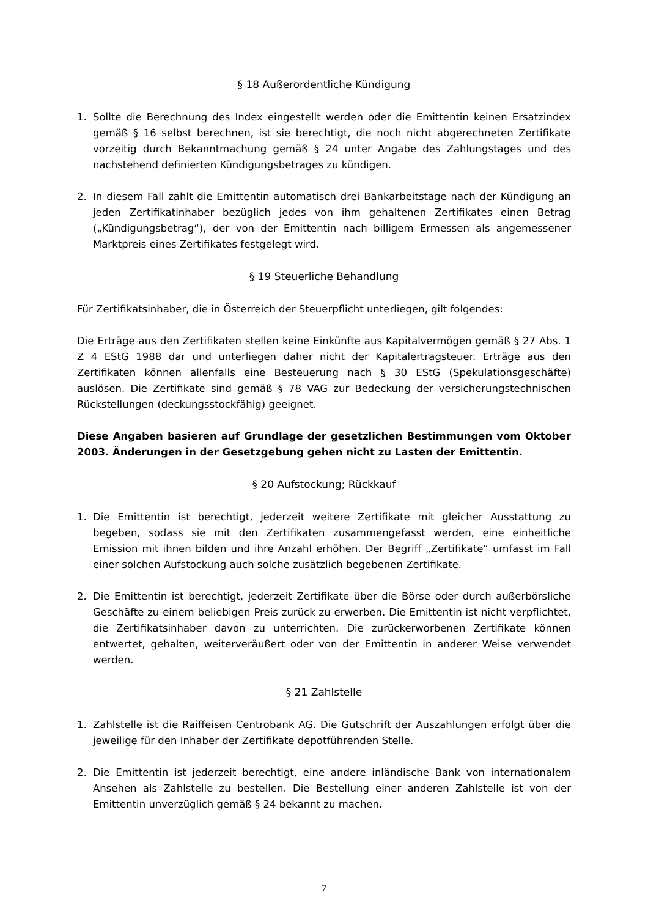§ 18 Außerordentliche Kündigung
1. Sollte die Berechnung des Index eingestellt werden oder die Emittentin keinen Ersatzindex gemäß § 16 selbst berechnen, ist sie berechtigt, die noch nicht abgerechneten Zertifikate vorzeitig durch Bekanntmachung gemäß § 24 unter Angabe des Zahlungstages und des nachstehend definierten Kündigungsbetrages zu kündigen.
2. In diesem Fall zahlt die Emittentin automatisch drei Bankarbeitstage nach der Kündigung an jeden Zertifikatinhaber bezüglich jedes von ihm gehaltenen Zertifikates einen Betrag („Kündigungsbetrag“), der von der Emittentin nach billigem Ermessen als angemessener Marktpreis eines Zertifikates festgelegt wird.
§ 19 Steuerliche Behandlung
Für Zertifikatsinhaber, die in Österreich der Steuerpflicht unterliegen, gilt folgendes:
Die Erträge aus den Zertifikaten stellen keine Einkünfte aus Kapitalvermögen gemäß § 27 Abs. 1 Z 4 EStG 1988 dar und unterliegen daher nicht der Kapitalertragsteuer. Erträge aus den Zertifikaten können allenfalls eine Besteuerung nach § 30 EStG (Spekulationsgeschäfte) auslösen. Die Zertifikate sind gemäß § 78 VAG zur Bedeckung der versicherungstechnischen Rückstellungen (deckungsstockfähig) geeignet.
Diese Angaben basieren auf Grundlage der gesetzlichen Bestimmungen vom Oktober 2003. Änderungen in der Gesetzgebung gehen nicht zu Lasten der Emittentin.
§ 20 Aufstockung; Rückkauf
1. Die Emittentin ist berechtigt, jederzeit weitere Zertifikate mit gleicher Ausstattung zu begeben, sodass sie mit den Zertifikaten zusammengefasst werden, eine einheitliche Emission mit ihnen bilden und ihre Anzahl erhöhen. Der Begriff „Zertifikate“ umfasst im Fall einer solchen Aufstockung auch solche zusätzlich begebenen Zertifikate.
2. Die Emittentin ist berechtigt, jederzeit Zertifikate über die Börse oder durch außerbörsliche Geschäfte zu einem beliebigen Preis zurück zu erwerben. Die Emittentin ist nicht verpflichtet, die Zertifikatsinhaber davon zu unterrichten. Die zurückerworbenen Zertifikate können entwertet, gehalten, weiterveräußert oder von der Emittentin in anderer Weise verwendet werden.
§ 21 Zahlstelle
1. Zahlstelle ist die Raiffeisen Centrobank AG. Die Gutschrift der Auszahlungen erfolgt über die jeweilige für den Inhaber der Zertifikate depotführenden Stelle.
2. Die Emittentin ist jederzeit berechtigt, eine andere inländische Bank von internationalem Ansehen als Zahlstelle zu bestellen. Die Bestellung einer anderen Zahlstelle ist von der Emittentin unverzüglich gemäß § 24 bekannt zu machen.
7